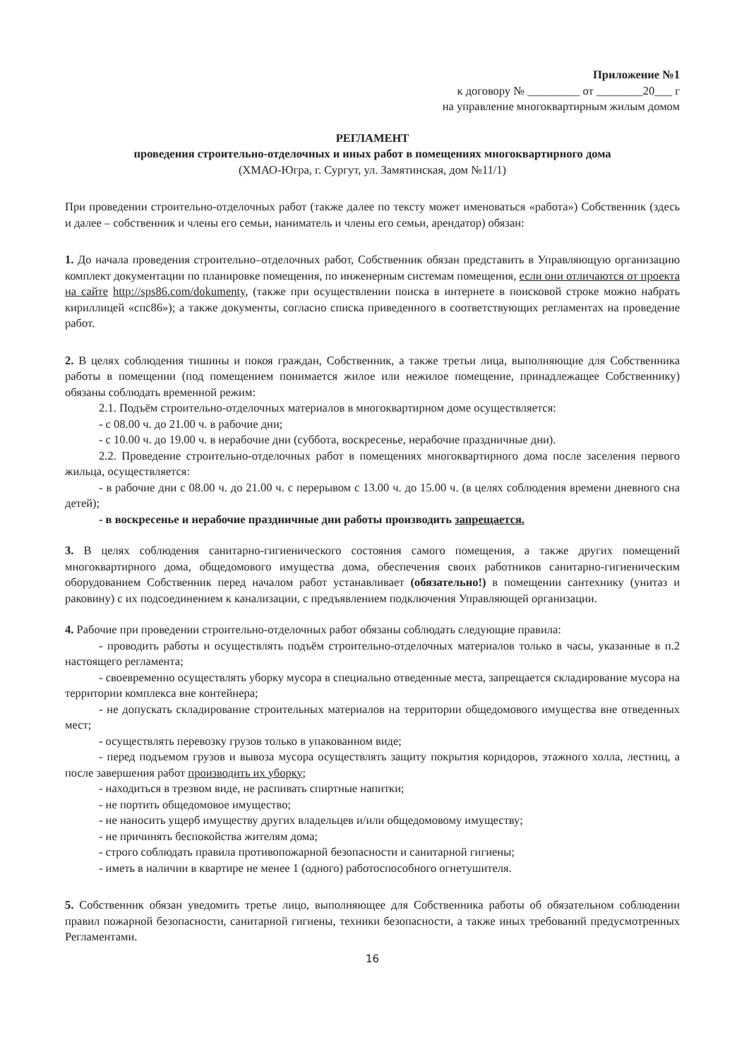Приложение №1
к договору № _________ от ________20___ г
на управление многоквартирным жилым домом
РЕГЛАМЕНТ
проведения строительно-отделочных и иных работ в помещениях многоквартирного дома
(ХМАО-Югра, г. Сургут, ул. Замятинская, дом №11/1)
При проведении строительно-отделочных работ (также далее по тексту может именоваться «работа») Собственник (здесь и далее – собственник и члены его семьи, наниматель и члены его семьи, арендатор) обязан:
1. До начала проведения строительно–отделочных работ, Собственник обязан представить в Управляющую организацию комплект документации по планировке помещения, по инженерным системам помещения, если они отличаются от проекта на сайте http://sps86.com/dokumenty, (также при осуществлении поиска в интернете в поисковой строке можно набрать кириллицей «спс86»); а также документы, согласно списка приведенного в соответствующих регламентах на проведение работ.
2. В целях соблюдения тишины и покоя граждан, Собственник, а также третьи лица, выполняющие для Собственника работы в помещении (под помещением понимается жилое или нежилое помещение, принадлежащее Собственнику) обязаны соблюдать временной режим:
2.1. Подъём строительно-отделочных материалов в многоквартирном доме осуществляется:
- с 08.00 ч. до 21.00 ч. в рабочие дни;
- с 10.00 ч. до 19.00 ч. в нерабочие дни (суббота, воскресенье, нерабочие праздничные дни).
2.2. Проведение строительно-отделочных работ в помещениях многоквартирного дома после заселения первого жильца, осуществляется:
- в рабочие дни с 08.00 ч. до 21.00 ч. с перерывом с 13.00 ч. до 15.00 ч. (в целях соблюдения времени дневного сна детей);
- в воскресенье и нерабочие праздничные дни работы производить запрещается.
3. В целях соблюдения санитарно-гигиенического состояния самого помещения, а также других помещений многоквартирного дома, общедомового имущества дома, обеспечения своих работников санитарно-гигиеническим оборудованием Собственник перед началом работ устанавливает (обязательно!) в помещении сантехнику (унитаз и раковину) с их подсоединением к канализации, с предъявлением подключения Управляющей организации.
4. Рабочие при проведении строительно-отделочных работ обязаны соблюдать следующие правила:
- проводить работы и осуществлять подъём строительно-отделочных материалов только в часы, указанные в п.2 настоящего регламента;
- своевременно осуществлять уборку мусора в специально отведенные места, запрещается складирование мусора на территории комплекса вне контейнера;
- не допускать складирование строительных материалов на территории общедомового имущества вне отведенных мест;
- осуществлять перевозку грузов только в упакованном виде;
- перед подъемом грузов и вывоза мусора осуществлять защиту покрытия коридоров, этажного холла, лестниц, а после завершения работ производить их уборку;
- находиться в трезвом виде, не распивать спиртные напитки;
- не портить общедомовое имущество;
- не наносить ущерб имуществу других владельцев и/или общедомовому имуществу;
- не причинять беспокойства жителям дома;
- строго соблюдать правила противопожарной безопасности и санитарной гигиены;
- иметь в наличии в квартире не менее 1 (одного) работоспособного огнетушителя.
5. Собственник обязан уведомить третье лицо, выполняющее для Собственника работы об обязательном соблюдении правил пожарной безопасности, санитарной гигиены, техники безопасности, а также иных требований предусмотренных Регламентами.
16